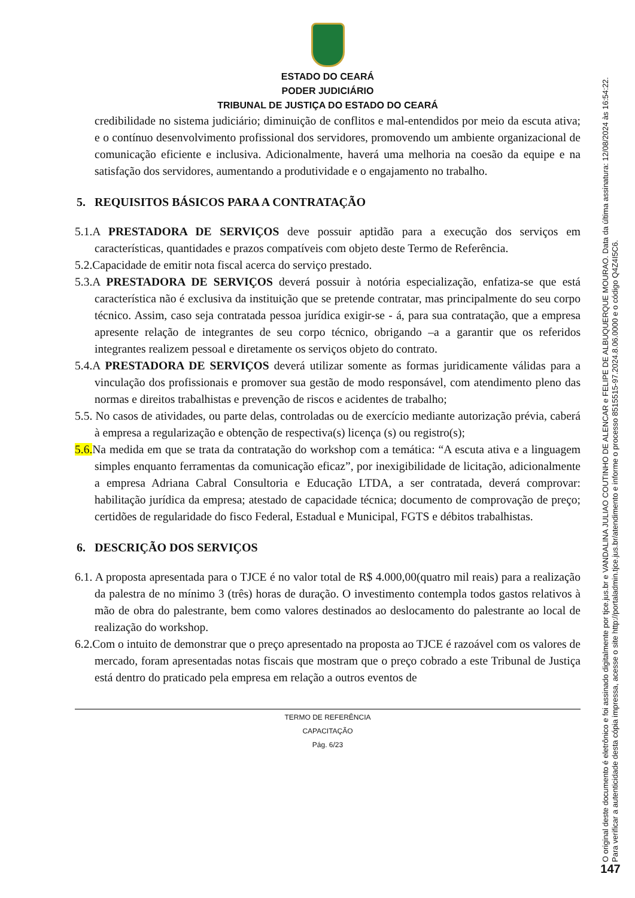ESTADO DO CEARÁ
PODER JUDICIÁRIO
TRIBUNAL DE JUSTIÇA DO ESTADO DO CEARÁ
credibilidade no sistema judiciário; diminuição de conflitos e mal-entendidos por meio da escuta ativa; e o contínuo desenvolvimento profissional dos servidores, promovendo um ambiente organizacional de comunicação eficiente e inclusiva. Adicionalmente, haverá uma melhoria na coesão da equipe e na satisfação dos servidores, aumentando a produtividade e o engajamento no trabalho.
5. REQUISITOS BÁSICOS PARA A CONTRATAÇÃO
5.1.A PRESTADORA DE SERVIÇOS deve possuir aptidão para a execução dos serviços em características, quantidades e prazos compatíveis com objeto deste Termo de Referência.
5.2.Capacidade de emitir nota fiscal acerca do serviço prestado.
5.3.A PRESTADORA DE SERVIÇOS deverá possuir à notória especialização, enfatiza-se que está característica não é exclusiva da instituição que se pretende contratar, mas principalmente do seu corpo técnico. Assim, caso seja contratada pessoa jurídica exigir-se - á, para sua contratação, que a empresa apresente relação de integrantes de seu corpo técnico, obrigando –a a garantir que os referidos integrantes realizem pessoal e diretamente os serviços objeto do contrato.
5.4.A PRESTADORA DE SERVIÇOS deverá utilizar somente as formas juridicamente válidas para a vinculação dos profissionais e promover sua gestão de modo responsável, com atendimento pleno das normas e direitos trabalhistas e prevenção de riscos e acidentes de trabalho;
5.5. No casos de atividades, ou parte delas, controladas ou de exercício mediante autorização prévia, caberá à empresa a regularização e obtenção de respectiva(s) licença (s) ou registro(s);
5.6. Na medida em que se trata da contratação do workshop com a temática: “A escuta ativa e a linguagem simples enquanto ferramentas da comunicação eficaz”, por inexigibilidade de licitação, adicionalmente a empresa Adriana Cabral Consultoria e Educação LTDA, a ser contratada, deverá comprovar: habilitação jurídica da empresa; atestado de capacidade técnica; documento de comprovação de preço; certidões de regularidade do fisco Federal, Estadual e Municipal, FGTS e débitos trabalhistas.
6. DESCRIÇÃO DOS SERVIÇOS
6.1. A proposta apresentada para o TJCE é no valor total de R$ 4.000,00(quatro mil reais) para a realização da palestra de no mínimo 3 (três) horas de duração. O investimento contempla todos gastos relativos à mão de obra do palestrante, bem como valores destinados ao deslocamento do palestrante ao local de realização do workshop.
6.2.Com o intuito de demonstrar que o preço apresentado na proposta ao TJCE é razoável com os valores de mercado, foram apresentadas notas fiscais que mostram que o preço cobrado a este Tribunal de Justiça está dentro do praticado pela empresa em relação a outros eventos de
TERMO DE REFERÊNCIA
CAPACITAÇÃO
Pág. 6/23
O original deste documento é eletrônico e foi assinado digitalmente por tjce.jus.br e VANDALINA JULIAO COUTINHO DE ALENCAR e FELIPE DE ALBUQUERQUE MOURAO. Data da última assinatura: 12/08/2024 às 16:54:22.
Para verificar a autenticidade desta cópia impressa, acesse o site http://portaladmin.tjce.jus.br/atendimento e informe o processo 8515515-97.2024.8.06.0000 e o código Q4Z4I5C6.
147